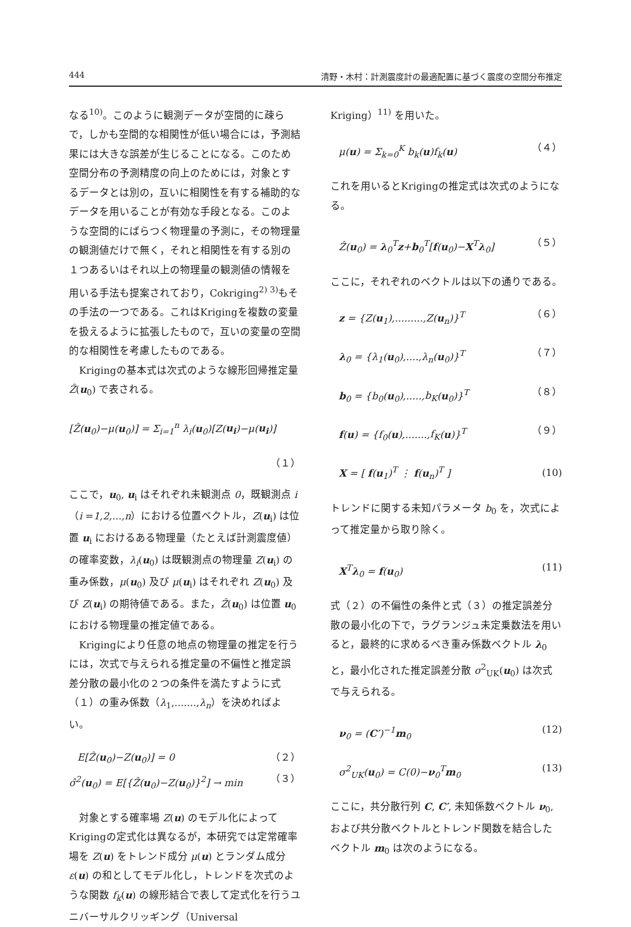444 清野・木村：計測震度計の最適配置に基づく震度の空間分布推定
なる<sup>10)</sup>。このように観測データが空間的に疎らで，しかも空間的な相関性が低い場合には，予測結果には大きな誤差が生じることになる。このため空間分布の予測精度の向上のためには，対象とするデータとは別の，互いに相関性を有する補助的なデータを用いることが有効な手段となる。このような空間的にばらつく物理量の予測に，その物理量の観測値だけで無く，それと相関性を有する別の１つあるいはそれ以上の物理量の観測値の情報を用いる手法も提案されており，Cokriging<sup>2) 3)</sup>もその手法の一つである。これはKrigingを複数の変量を扱えるように拡張したもので，互いの変量の空間的な相関性を考慮したものである。
　Krigingの基本式は次式のような線形回帰推定量 Ẑ(u<sub>0</sub>) で表される。
[Ẑ(u<sub>0</sub>)−μ(u<sub>0</sub>)] = Σ<sub>i=1</sub><sup>n</sup> λ<sub>i</sub>(u<sub>0</sub>)[Z(u<sub>i</sub>)−μ(u<sub>i</sub>)]
（１）
ここで，u<sub>0</sub>, u<sub>i</sub> はそれぞれ未観測点 0，既観測点 i（i =1,2,...,n）における位置ベクトル，Z(u<sub>i</sub>) は位置 u<sub>i</sub> におけるある物理量（たとえば計測震度値）の確率変数，λ<sub>i</sub>(u<sub>0</sub>) は既観測点の物理量 Z(u<sub>i</sub>) の重み係数，μ(u<sub>0</sub>) 及び μ(u<sub>i</sub>) はそれぞれ Z(u<sub>0</sub>) 及び Z(u<sub>i</sub>) の期待値である。また，Ẑ(u<sub>0</sub>) は位置 u<sub>0</sub> における物理量の推定値である。
　Krigingにより任意の地点の物理量の推定を行うには，次式で与えられる推定量の不偏性と推定誤差分散の最小化の２つの条件を満たすように式（１）の重み係数（λ<sub>1</sub>,.......,λ<sub>n</sub>）を決めればよい。
E[Ẑ(u<sub>0</sub>)−Z(u<sub>0</sub>)] = 0 （２）
σ̂<sup>2</sup>(u<sub>0</sub>) = E[{Ẑ(u<sub>0</sub>)−Z(u<sub>0</sub>)}<sup>2</sup>] → min （３）
　対象とする確率場 Z(u) のモデル化によってKrigingの定式化は異なるが，本研究では定常確率場を Z(u) をトレンド成分 μ(u) とランダム成分 ε(u) の和としてモデル化し，トレンドを次式のような関数 f<sub>k</sub>(u) の線形結合で表して定式化を行うユニバーサルクリッギング（Universal
Kriging）<sup>11)</sup> を用いた。
μ(u) = Σ<sub>k=0</sub><sup>K</sup> b<sub>k</sub>(u)f<sub>k</sub>(u) （４）
これを用いるとKrigingの推定式は次式のようになる。
Ẑ(u<sub>0</sub>) = λ<sub>0</sub><sup>T</sup>z+b<sub>0</sub><sup>T</sup>[f(u<sub>0</sub>)−X<sup>T</sup>λ<sub>0</sub>] （５）
ここに，それぞれのベクトルは以下の通りである。
z = {Z(u<sub>1</sub>),.........,Z(u<sub>n</sub>)}<sup>T</sup> （６）
λ<sub>0</sub> = {λ<sub>1</sub>(u<sub>0</sub>),....,λ<sub>n</sub>(u<sub>0</sub>)}<sup>T</sup> （７）
b<sub>0</sub> = {b<sub>0</sub>(u<sub>0</sub>),.....,b<sub>K</sub>(u<sub>0</sub>)}<sup>T</sup> （８）
f(u) = {f<sub>0</sub>(u),.......,f<sub>K</sub>(u)}<sup>T</sup> （９）
X = [ f(u<sub>1</sub>)<sup>T</sup> ⋮ f(u<sub>n</sub>)<sup>T</sup> ] (10)
トレンドに関する未知パラメータ b<sub>0</sub> を，次式によって推定量から取り除く。
X<sup>T</sup>λ<sub>0</sub> = f(u<sub>0</sub>) (11)
式（２）の不偏性の条件と式（３）の推定誤差分散の最小化の下で，ラグランジュ未定乗数法を用いると，最終的に求めるべき重み係数ベクトル λ<sub>0</sub> と，最小化された推定誤差分散 σ<sup>2</sup><sub>UK</sub>(u<sub>0</sub>) は次式で与えられる。
ν<sub>0</sub> = (C′)<sup>−1</sup>m<sub>0</sub> (12)
σ<sup>2</sup><sub>UK</sub>(u<sub>0</sub>) = C(0)−ν<sub>0</sub><sup>T</sup>m<sub>0</sub> (13)
ここに，共分散行列 C, C′, 未知係数ベクトル ν<sub>0</sub>, および共分散ベクトルとトレンド関数を結合したベクトル m<sub>0</sub> は次のようになる。